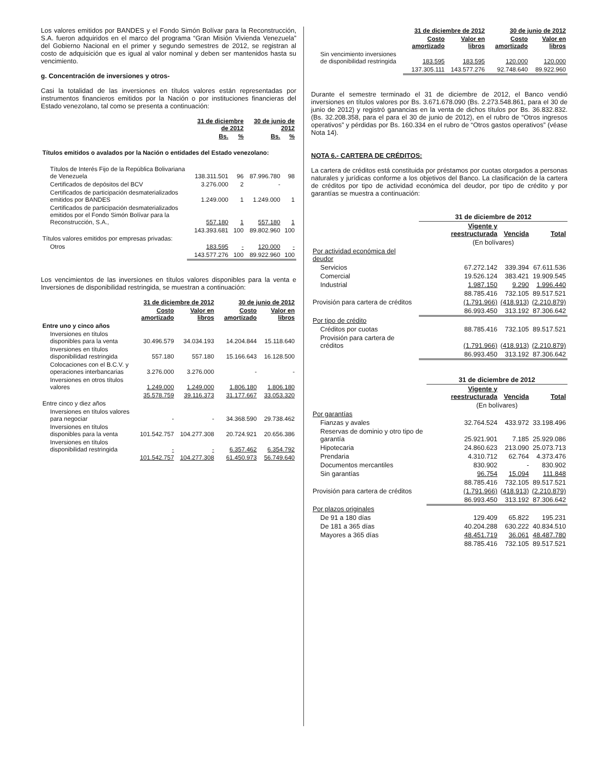Los valores emitidos por BANDES y el Fondo Simón Bolívar para la Reconstrucción, S.A. fueron adquiridos en el marco del programa “Gran Misión Vivienda Venezuela” del Gobierno Nacional en el primer y segundo semestres de 2012, se registran al costo de adquisición que es igual al valor nominal y deben ser mantenidos hasta su vencimiento.
g. Concentración de inversiones y otros-
Casi la totalidad de las inversiones en títulos valores están representadas por instrumentos financieros emitidos por la Nación o por instituciones financieras del Estado venezolano, tal como se presenta a continuación:
| | 31 de diciembre de 2012 | | 30 de junio de 2012 | |
| --- | --- | --- | --- | --- |
| | Bs. | % | Bs. | % |
| Títulos emitidos o avalados por la Nación o entidades del Estado venezolano: | | | | |
| Títulos de Interés Fijo de la República Bolivariana de Venezuela | 138.311.501 | 96 | 87.996.780 | 98 |
| Certificados de depósitos del BCV | 3.276.000 | 2 | - | |
| Certificados de participación desmaterializados emitidos por BANDES | 1.249.000 | 1 | 1.249.000 | 1 |
| Certificados de participación desmaterializados emitidos por el Fondo Simón Bolívar para la Reconstrucción, S.A., | 557.180 | 1 | 557.180 | 1 |
| | 143.393.681 | 100 | 89.802.960 | 100 |
| Títulos valores emitidos por empresas privadas: | | | | |
| Otros | 183.595 | - | 120.000 | - |
| | 143.577.276 | 100 | 89.922.960 | 100 |
Los vencimientos de las inversiones en títulos valores disponibles para la venta e Inversiones de disponibilidad restringida, se muestran a continuación:
| | 31 de diciembre de 2012 | | 30 de junio de 2012 | |
| --- | --- | --- | --- | --- |
| | Costo amortizado | Valor en libros | Costo amortizado | Valor en libros |
| Entre uno y cinco años | | | | |
| Inversiones en títulos disponibles para la venta | 30.496.579 | 34.034.193 | 14.204.844 | 15.118.640 |
| Inversiones en títulos disponibilidad restringida | 557.180 | 557.180 | 15.166.643 | 16.128.500 |
| Colocaciones con el B.C.V. y operaciones interbancarias | 3.276.000 | 3.276.000 | - | - |
| Inversiones en otros títulos valores | 1.249.000 | 1.249.000 | 1.806.180 | 1.806.180 |
| | 35.578.759 | 39.116.373 | 31.177.667 | 33.053.320 |
| Entre cinco y diez años | | | | |
| Inversiones en títulos valores para negociar | - | - | 34.368.590 | 29.738.462 |
| Inversiones en títulos disponibles para la venta | 101.542.757 | 104.277.308 | 20.724.921 | 20.656.386 |
| Inversiones en títulos disponibilidad restringida | - | - | 6.357.462 | 6.354.792 |
| | 101.542.757 | 104.277.308 | 61.450.973 | 56.749.640 |
| | 31 de diciembre de 2012 | | 30 de junio de 2012 | |
| --- | --- | --- | --- | --- |
| | Costo amortizado | Valor en libros | Costo amortizado | Valor en libros |
| Sin vencimiento inversiones de disponibilidad restringida | 183.595 | 183.595 | 120.000 | 120.000 |
| | 137.305.111 | 143.577.276 | 92.748.640 | 89.922.960 |
Durante el semestre terminado el 31 de diciembre de 2012, el Banco vendió inversiones en títulos valores por Bs. 3.671.678.090 (Bs. 2.273.548.861, para el 30 de junio de 2012) y registró ganancias en la venta de dichos títulos por Bs. 36.832.832. (Bs. 32.208.358, para el para el 30 de junio de 2012), en el rubro de “Otros ingresos operativos” y pérdidas por Bs. 160.334 en el rubro de “Otros gastos operativos” (véase Nota 14).
NOTA 6.- CARTERA DE CRÉDITOS:
La cartera de créditos está constituida por préstamos por cuotas otorgados a personas naturales y jurídicas conforme a los objetivos del Banco. La clasificación de la cartera de créditos por tipo de actividad económica del deudor, por tipo de crédito y por garantías se muestra a continuación:
| | 31 de diciembre de 2012 | | |
| --- | --- | --- | --- |
| | Vigente y reestructurada | Vencida | Total |
| | (En bolívares) | | |
| Por actividad económica del deudor | | | |
| Servicios | 67.272.142 | 339.394 | 67.611.536 |
| Comercial | 19.526.124 | 383.421 | 19.909.545 |
| Industrial | 1.987.150 | 9.290 | 1.996.440 |
| | 88.785.416 | 732.105 | 89.517.521 |
| Provisión para cartera de créditos | (1.791.966) | (418.913) | (2.210.879) |
| | 86.993.450 | 313.192 | 87.306.642 |
| Por tipo de crédito | | | |
| Créditos por cuotas | 88.785.416 | 732.105 | 89.517.521 |
| Provisión para cartera de créditos | (1.791.966) | (418.913) | (2.210.879) |
| | 86.993.450 | 313.192 | 87.306.642 |
| | 31 de diciembre de 2012 | | |
| --- | --- | --- | --- |
| | Vigente y reestructurada | Vencida | Total |
| | (En bolívares) | | |
| Por garantías | | | |
| Fianzas y avales | 32.764.524 | 433.972 | 33.198.496 |
| Reservas de dominio y otro tipo de garantía | 25.921.901 | 7.185 | 25.929.086 |
| Hipotecaria | 24.860.623 | 213.090 | 25.073.713 |
| Prendaria | 4.310.712 | 62.764 | 4.373.476 |
| Documentos mercantiles | 830.902 | - | 830.902 |
| Sin garantías | 96.754 | 15.094 | 111.848 |
| | 88.785.416 | 732.105 | 89.517.521 |
| Provisión para cartera de créditos | (1.791.966) | (418.913) | (2.210.879) |
| | 86.993.450 | 313.192 | 87.306.642 |
| Por plazos originales | | | |
| De 91 a 180 días | 129.409 | 65.822 | 195.231 |
| De 181 a 365 días | 40.204.288 | 630.222 | 40.834.510 |
| Mayores a 365 días | 48.451.719 | 36.061 | 48.487.780 |
| | 88.785.416 | 732.105 | 89.517.521 |